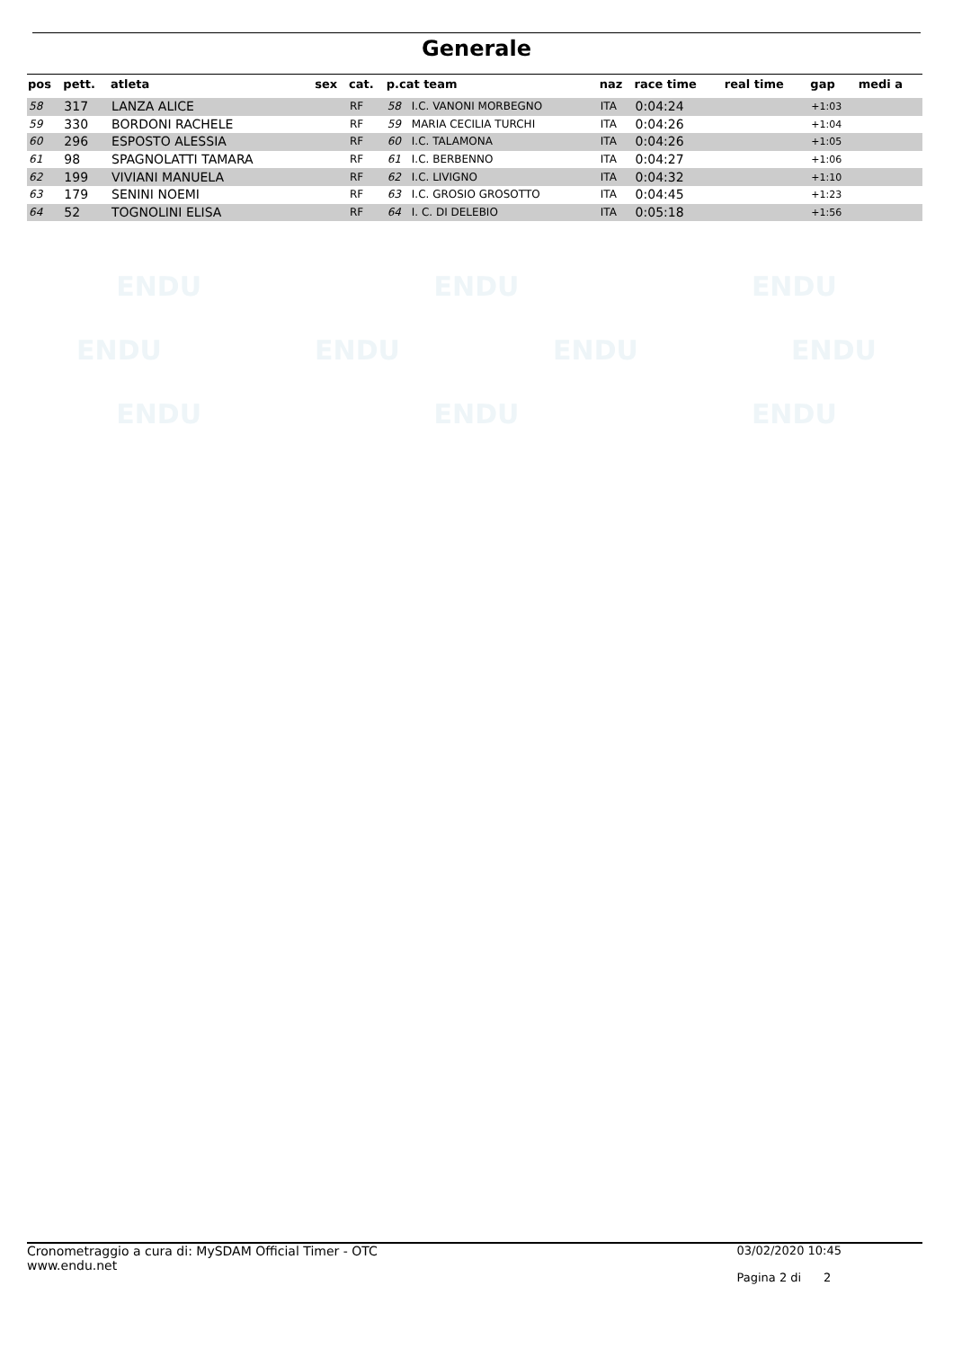Generale
| pos | pett. | atleta | sex | cat. | p.cat team | | naz | race time | real time | gap | medi a |
| --- | --- | --- | --- | --- | --- | --- | --- | --- | --- | --- | --- |
| 58 | 317 | LANZA ALICE | | RF | 58 | I.C. VANONI MORBEGNO | ITA | 0:04:24 | | +1:03 | |
| 59 | 330 | BORDONI RACHELE | | RF | 59 | MARIA CECILIA TURCHI | ITA | 0:04:26 | | +1:04 | |
| 60 | 296 | ESPOSTO ALESSIA | | RF | 60 | I.C. TALAMONA | ITA | 0:04:26 | | +1:05 | |
| 61 | 98 | SPAGNOLATTI TAMARA | | RF | 61 | I.C. BERBENNO | ITA | 0:04:27 | | +1:06 | |
| 62 | 199 | VIVIANI MANUELA | | RF | 62 | I.C. LIVIGNO | ITA | 0:04:32 | | +1:10 | |
| 63 | 179 | SENINI NOEMI | | RF | 63 | I.C. GROSIO GROSOTTO | ITA | 0:04:45 | | +1:23 | |
| 64 | 52 | TOGNOLINI ELISA | | RF | 64 | I. C. DI DELEBIO | ITA | 0:05:18 | | +1:56 | |
ENDU ENDU ENDU
ENDU ENDU ENDU ENDU
ENDU ENDU ENDU
Cronometraggio a cura di: MySDAM Official Timer - OTC
www.endu.net
03/02/2020 10:45
Pagina 2 di 2